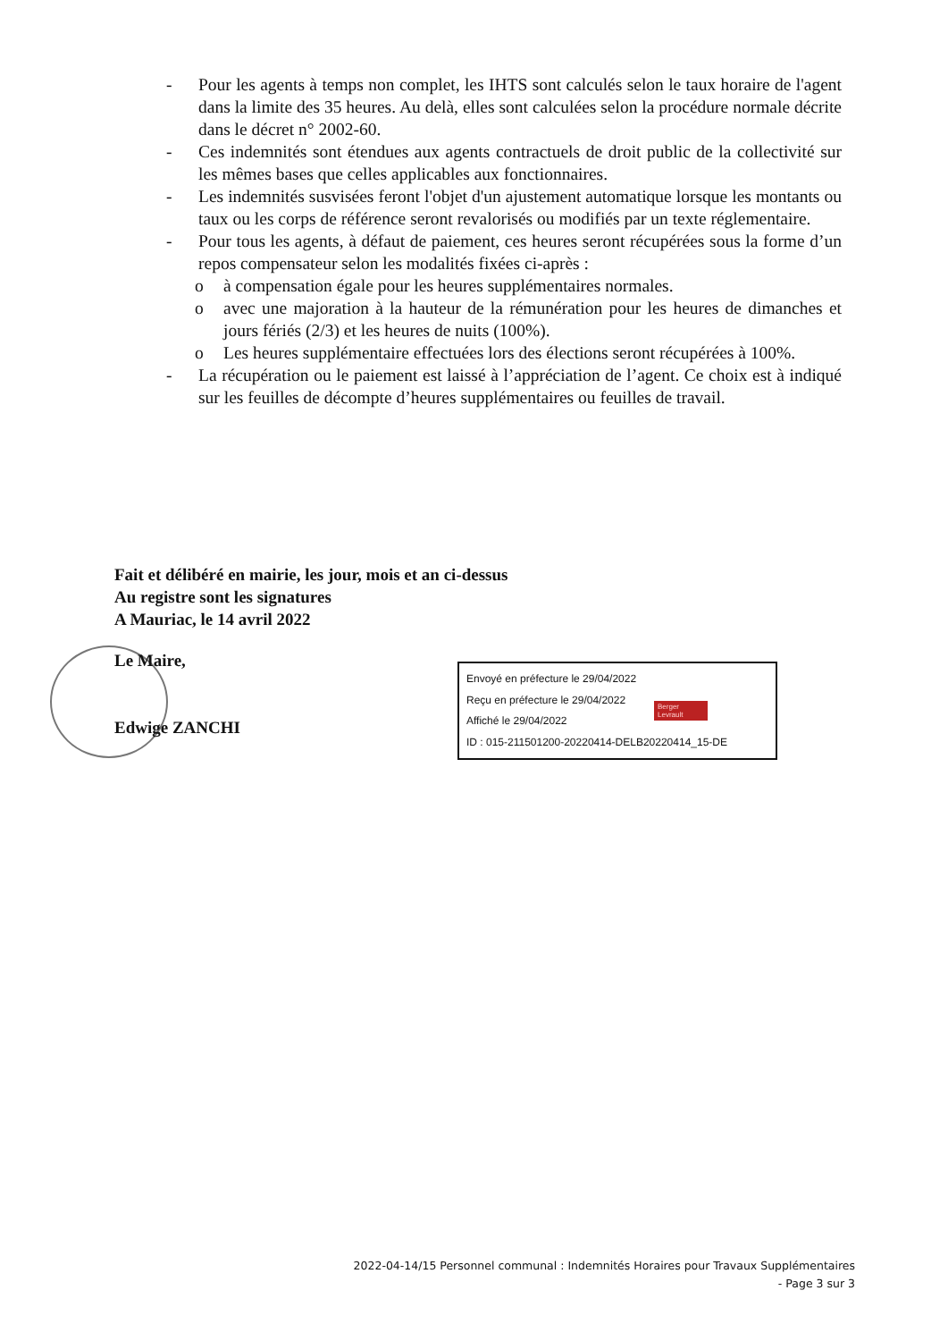- Pour les agents à temps non complet, les IHTS sont calculés selon le taux horaire de l'agent dans la limite des 35 heures. Au delà, elles sont calculées selon la procédure normale décrite dans le décret n° 2002-60.
- Ces indemnités sont étendues aux agents contractuels de droit public de la collectivité sur les mêmes bases que celles applicables aux fonctionnaires.
- Les indemnités susvisées feront l'objet d'un ajustement automatique lorsque les montants ou taux ou les corps de référence seront revalorisés ou modifiés par un texte réglementaire.
- Pour tous les agents, à défaut de paiement, ces heures seront récupérées sous la forme d’un repos compensateur selon les modalités fixées ci-après :
o à compensation égale pour les heures supplémentaires normales.
o avec une majoration à la hauteur de la rémunération pour les heures de dimanches et jours fériés (2/3) et les heures de nuits (100%).
o Les heures supplémentaire effectuées lors des élections seront récupérées à 100%.
- La récupération ou le paiement est laissé à l’appréciation de l’agent. Ce choix est à indiqué sur les feuilles de décompte d’heures supplémentaires ou feuilles de travail.
Fait et délibéré en mairie, les jour, mois et an ci-dessus
Au registre sont les signatures
A Mauriac, le 14 avril 2022
Le Maire,
Edwige ZANCHI
Envoyé en préfecture le 29/04/2022
Reçu en préfecture le 29/04/2022
Affiché le 29/04/2022
ID : 015-211501200-20220414-DELB20220414_15-DE
Berger Levrault
2022-04-14/15 Personnel communal : Indemnités Horaires pour Travaux Supplémentaires
- Page 3 sur 3